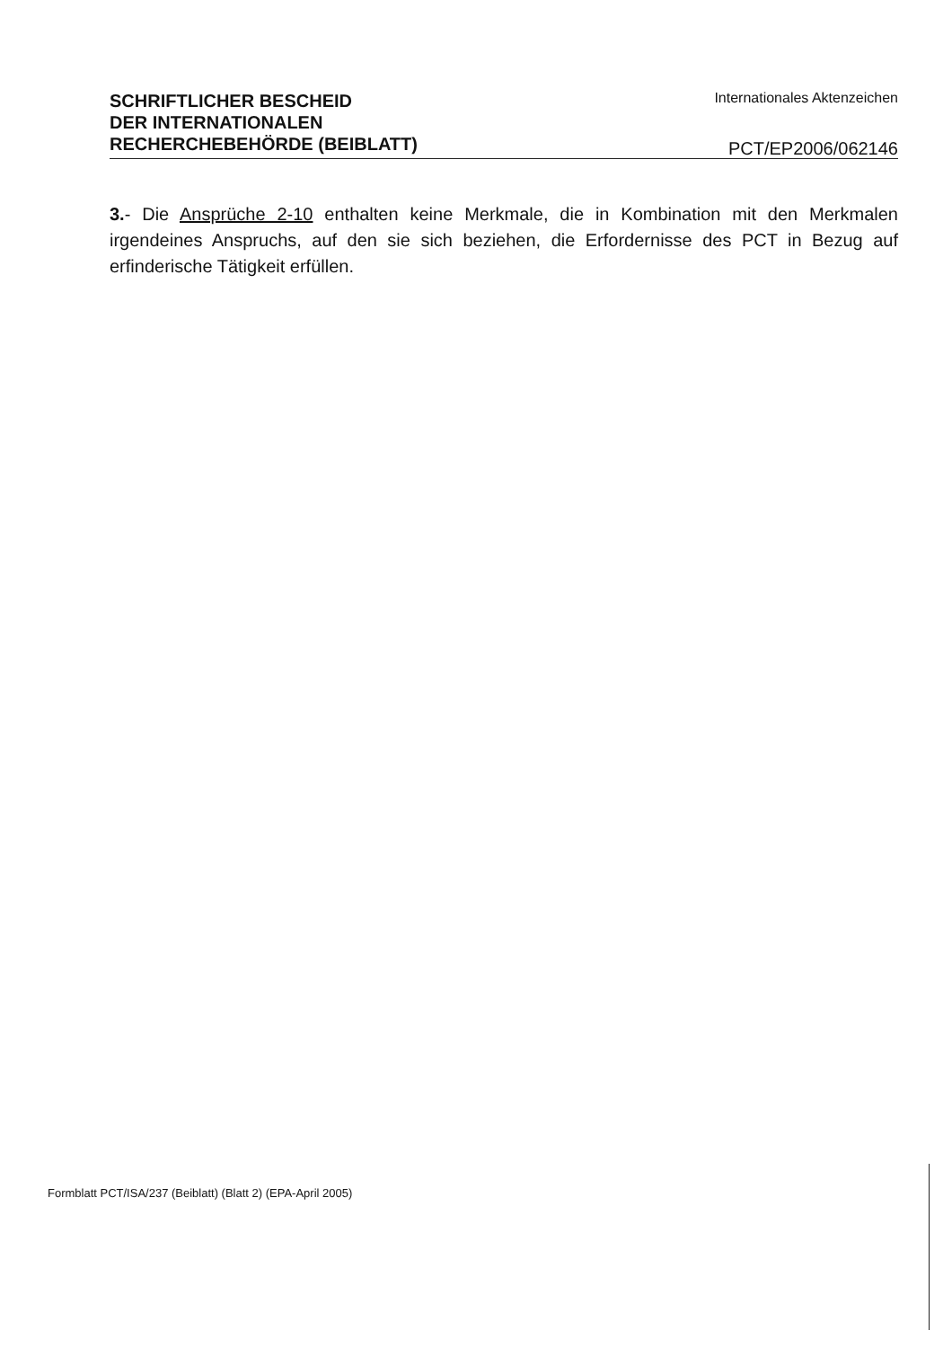SCHRIFTLICHER BESCHEID
DER INTERNATIONALEN
RECHERCHEBEHÖRDE (BEIBLATT)
Internationales Aktenzeichen
PCT/EP2006/062146
3.- Die Ansprüche 2-10 enthalten keine Merkmale, die in Kombination mit den Merkmalen irgendeines Anspruchs, auf den sie sich beziehen, die Erfordernisse des PCT in Bezug auf erfinderische Tätigkeit erfüllen.
Formblatt PCT/ISA/237 (Beiblatt) (Blatt 2) (EPA-April 2005)